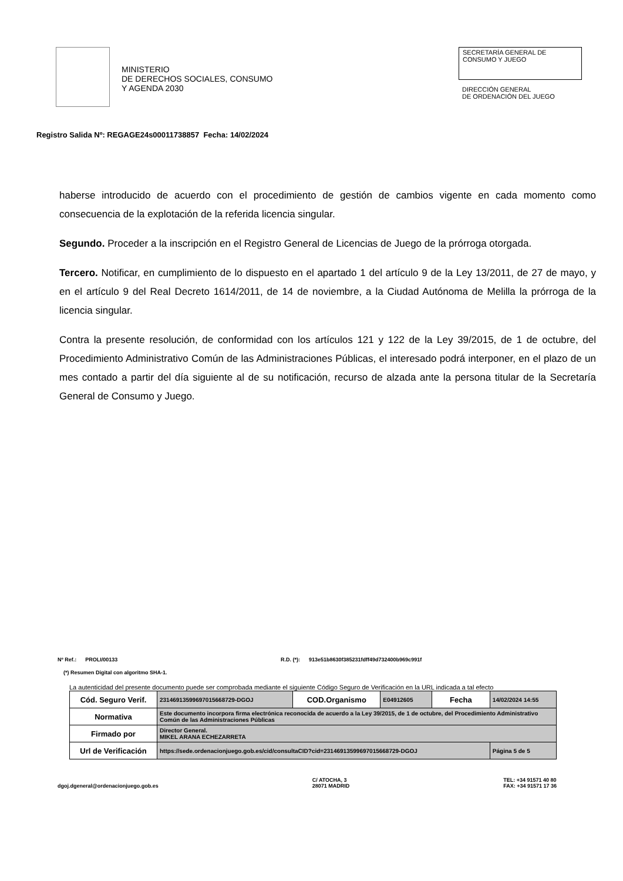MINISTERIO
DE DERECHOS SOCIALES, CONSUMO
Y AGENDA 2030
SECRETARÍA GENERAL DE
CONSUMO Y JUEGO
DIRECCIÓN GENERAL
DE ORDENACIÓN DEL JUEGO
Registro Salida Nº: REGAGE24s00011738857 Fecha: 14/02/2024
haberse introducido de acuerdo con el procedimiento de gestión de cambios vigente en cada momento como consecuencia de la explotación de la referida licencia singular.
Segundo. Proceder a la inscripción en el Registro General de Licencias de Juego de la prórroga otorgada.
Tercero. Notificar, en cumplimiento de lo dispuesto en el apartado 1 del artículo 9 de la Ley 13/2011, de 27 de mayo, y en el artículo 9 del Real Decreto 1614/2011, de 14 de noviembre, a la Ciudad Autónoma de Melilla la prórroga de la licencia singular.
Contra la presente resolución, de conformidad con los artículos 121 y 122 de la Ley 39/2015, de 1 de octubre, del Procedimiento Administrativo Común de las Administraciones Públicas, el interesado podrá interponer, en el plazo de un mes contado a partir del día siguiente al de su notificación, recurso de alzada ante la persona titular de la Secretaría General de Consumo y Juego.
Nº Ref.: PROLI/00133 R.D. (*): 913e51b8630f385231fdff49d732400b969c991f
(*) Resumen Digital con algoritmo SHA-1.
La autenticidad del presente documento puede ser comprobada mediante el siguiente Código Seguro de Verificación en la URL indicada a tal efecto
| Cód. Seguro Verif. | 23146913599697015668729-DGOJ | COD.Organismo | E04912605 | Fecha | 14/02/2024 14:55 |
| Normativa | Este documento incorpora firma electrónica reconocida de acuerdo a la Ley 39/2015, de 1 de octubre, del Procedimiento Administrativo Común de las Administraciones Públicas | | | | |
| Firmado por | Director General. MIKEL ARANA ECHEZARRETA | | | | |
| Url de Verificación | https://sede.ordenacionjuego.gob.es/cid/consultaCID?cid=23146913599697015668729-DGOJ | | | | Página 5 de 5 |
dgoj.dgeneral@ordenacionjuego.gob.es C/ ATOCHA, 3
28071 MADRID TEL: +34 91571 40 80
FAX: +34 91571 17 36